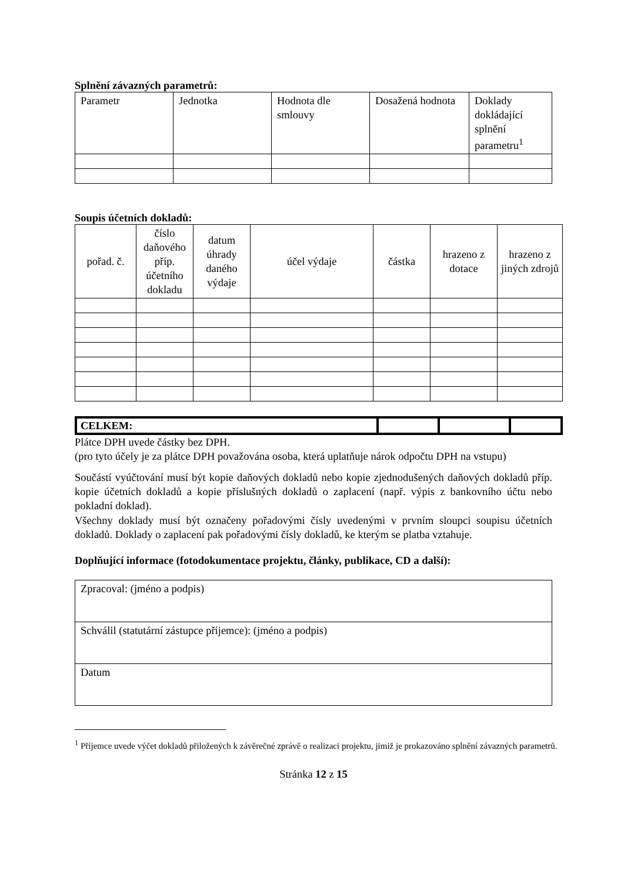Splnění závazných parametrů:
| Parametr | Jednotka | Hodnota dle smlouvy | Dosažená hodnota | Doklady dokládající splnění parametru<sup>1</sup> |
| --- | --- | --- | --- | --- |
Soupis účetních dokladů:
| pořad. č. | číslo daňového příp. účetního dokladu | datum úhrady daného výdaje | účel výdaje | částka | hrazeno z dotace | hrazeno z jiných zdrojů |
| --- | --- | --- | --- | --- | --- | --- |
| CELKEM: | | | |
Plátce DPH uvede částky bez DPH.
(pro tyto účely je za plátce DPH považována osoba, která uplatňuje nárok odpočtu DPH na vstupu)
Součástí vyúčtování musí být kopie daňových dokladů nebo kopie zjednodušených daňových dokladů příp. kopie účetních dokladů a kopie příslušných dokladů o zaplacení (např. výpis z bankovního účtu nebo pokladní doklad).
Všechny doklady musí být označeny pořadovými čísly uvedenými v prvním sloupci soupisu účetních dokladů. Doklady o zaplacení pak pořadovými čísly dokladů, ke kterým se platba vztahuje.
Doplňující informace (fotodokumentace projektu, články, publikace, CD a další):
| Zpracoval: (jméno a podpis) |
| Schválil (statutární zástupce příjemce): (jméno a podpis) |
| Datum |
<sup>1</sup> Příjemce uvede výčet dokladů přiložených k závěrečné zprávě o realizaci projektu, jimiž je prokazováno splnění závazných parametrů.
Stránka 12 z 15